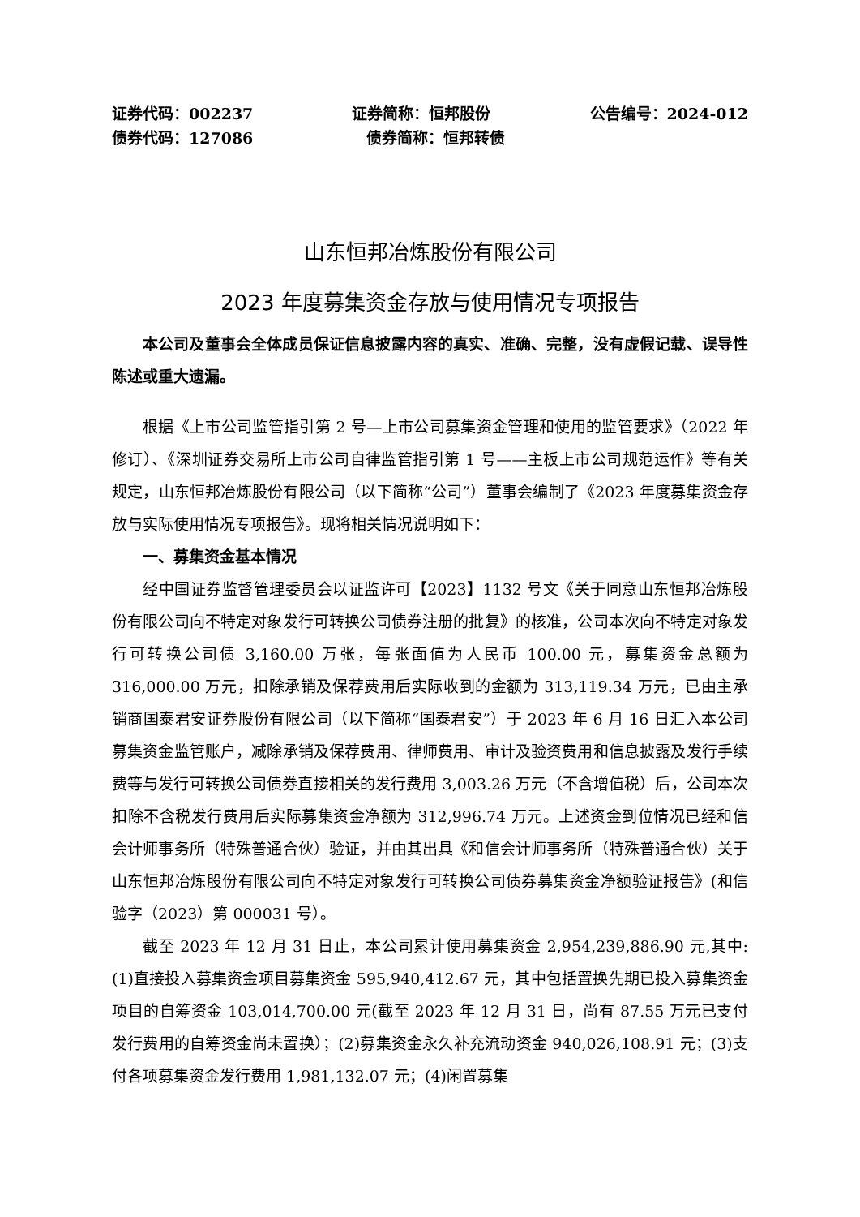证券代码：002237 证券简称：恒邦股份 公告编号：2024-012
债券代码：127086 债券简称：恒邦转债
山东恒邦冶炼股份有限公司
2023 年度募集资金存放与使用情况专项报告
本公司及董事会全体成员保证信息披露内容的真实、准确、完整，没有虚假记载、误导性陈述或重大遗漏。
根据《上市公司监管指引第 2 号—上市公司募集资金管理和使用的监管要求》（2022 年修订）、《深圳证券交易所上市公司自律监管指引第 1 号——主板上市公司规范运作》等有关规定，山东恒邦冶炼股份有限公司（以下简称“公司”）董事会编制了《2023 年度募集资金存放与实际使用情况专项报告》。现将相关情况说明如下：
一、募集资金基本情况
经中国证券监督管理委员会以证监许可【2023】1132 号文《关于同意山东恒邦冶炼股份有限公司向不特定对象发行可转换公司债券注册的批复》的核准，公司本次向不特定对象发行可转换公司债 3,160.00 万张，每张面值为人民币 100.00 元，募集资金总额为 316,000.00 万元，扣除承销及保荐费用后实际收到的金额为 313,119.34 万元，已由主承销商国泰君安证券股份有限公司（以下简称“国泰君安”）于 2023 年 6 月 16 日汇入本公司募集资金监管账户，减除承销及保荐费用、律师费用、审计及验资费用和信息披露及发行手续费等与发行可转换公司债券直接相关的发行费用 3,003.26 万元（不含增值税）后，公司本次扣除不含税发行费用后实际募集资金净额为 312,996.74 万元。上述资金到位情况已经和信会计师事务所（特殊普通合伙）验证，并由其出具《和信会计师事务所（特殊普通合伙）关于山东恒邦冶炼股份有限公司向不特定对象发行可转换公司债券募集资金净额验证报告》(和信验字（2023）第 000031 号）。
截至 2023 年 12 月 31 日止，本公司累计使用募集资金 2,954,239,886.90 元,其中:(1)直接投入募集资金项目募集资金 595,940,412.67 元，其中包括置换先期已投入募集资金项目的自筹资金 103,014,700.00 元(截至 2023 年 12 月 31 日，尚有 87.55 万元已支付发行费用的自筹资金尚未置换）；(2)募集资金永久补充流动资金 940,026,108.91 元；(3)支付各项募集资金发行费用 1,981,132.07 元；(4)闲置募集